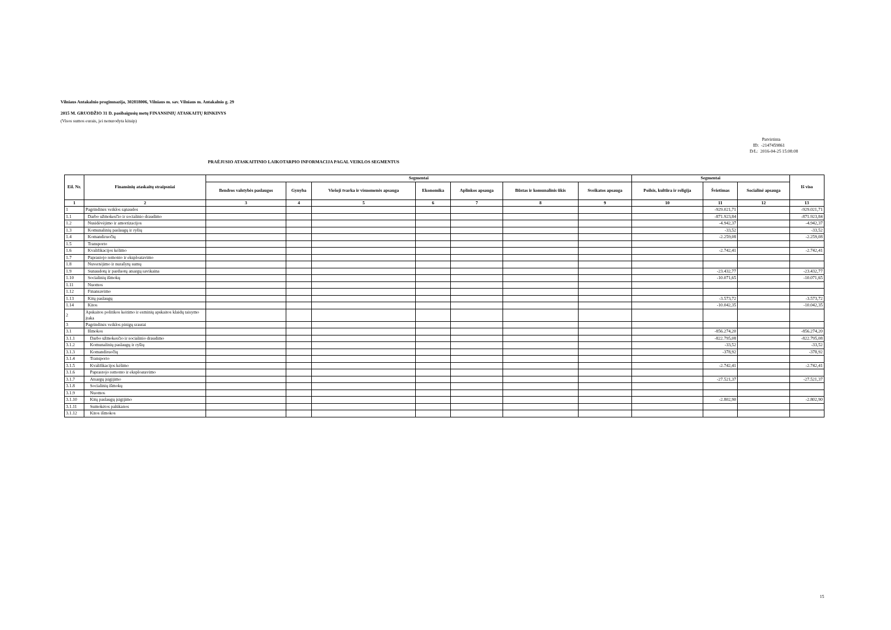Vilniaus Antakalnio progimnazija, 302818006, Vilniaus m. sav. Vilniaus m. Antakalnio g. 29
2015 M. GRUODŽIO 31 D. pasibaigusių metų FINANSINIŲ ATASKAITŲ RINKINYS
(Visos sumos eurais, jei nenurodyta kitaip)
Patvirtinta
ID: -2147459861
D/L: 2016-04-25 15:08:08
PRAĖJUSIO ATASKAITINIO LAIKOTARPIO INFORMACIJA PAGAL VEIKLOS SEGMENTUS
| Eil. Nr. | Finansinių ataskaitų straipsniai | Segmentai | | | | | | | Segmentai | | | Iš viso |
| --- | --- | --- | --- | --- | --- | --- | --- | --- | --- | --- | --- | --- |
| | | Bendros valstybės paslaugos | Gynyba | Viešoji tvarka ir visuomenės apsauga | Ekonomika | Aplinkos apsauga | Būstas ir komunalinis ūkis | Sveikatos apsauga | Poilsis, kultūra ir religija | Švietimas | Socialinė apsauga | |
| 1 | 2 | 3 | 4 | 5 | 6 | 7 | 8 | 9 | 10 | 11 | 12 | 13 |
| 1 | Pagrindinės veiklos sąnaudos | | | | | | | | | -929.021,71 | | -929.021,71 |
| 1.1 | Darbo užmokesčio ir socialinio draudimo | | | | | | | | | -871.923,84 | | -871.923,84 |
| 1.2 | Nusidėvėjimo ir amortizacijos | | | | | | | | | -4.942,37 | | -4.942,37 |
| 1.3 | Komunalinių paslaugų ir ryšių | | | | | | | | | -33,52 | | -33,52 |
| 1.4 | Komandiruočių | | | | | | | | | -2.259,08 | | -2.259,08 |
| 1.5 | Transporto | | | | | | | | | | | |
| 1.6 | Kvalifikacijos kėlimo | | | | | | | | | -2.742,41 | | -2.742,41 |
| 1.7 | Paprastojo remonto ir eksploatavimo | | | | | | | | | | | |
| 1.8 | Nuvertėjimo ir nurašytų sumų | | | | | | | | | | | |
| 1.9 | Sunaudotų ir parduotų atsargų savikaina | | | | | | | | | -23.432,77 | | -23.432,77 |
| 1.10 | Socialinių išmokų | | | | | | | | | -10.071,65 | | -10.071,65 |
| 1.11 | Nuomos | | | | | | | | | | | |
| 1.12 | Finansavimo | | | | | | | | | | | |
| 1.13 | Kitų paslaugų | | | | | | | | | -3.573,72 | | -3.573,72 |
| 1.14 | Kitos | | | | | | | | | -10.042,35 | | -10.042,35 |
| 2 | Apskaitos politikos keitimo ir esminių apskaitos klaidų taisymo įtaka | | | | | | | | | | | |
| 3 | Pagrindinės veiklos pinigų srautai | | | | | | | | | | | |
| 3.1 | Išmokos | | | | | | | | | -856.274,20 | | -856.274,20 |
| 3.1.1 | Darbo užmokesčio ir socialinio draudimo | | | | | | | | | -822.795,08 | | -822.795,08 |
| 3.1.2 | Komunalinių paslaugų ir ryšių | | | | | | | | | -33,52 | | -33,52 |
| 3.1.3 | Komandiruočių | | | | | | | | | -378,92 | | -378,92 |
| 3.1.4 | Transporto | | | | | | | | | | | |
| 3.1.5 | Kvalifikacijos kėlimo | | | | | | | | | -2.742,41 | | -2.742,41 |
| 3.1.6 | Paprastojo remonto ir eksploatavimo | | | | | | | | | | | |
| 3.1.7 | Atsargų įsigijimo | | | | | | | | | -27.521,37 | | -27.521,37 |
| 3.1.8 | Socialinių išmokų | | | | | | | | | | | |
| 3.1.9 | Nuomos | | | | | | | | | | | |
| 3.1.10 | Kitų paslaugų įsigijimo | | | | | | | | | -2.802,90 | | -2.802,90 |
| 3.1.11 | Sumokėtos palūkanos | | | | | | | | | | | |
| 3.1.12 | Kitos išmokos | | | | | | | | | | | |
15